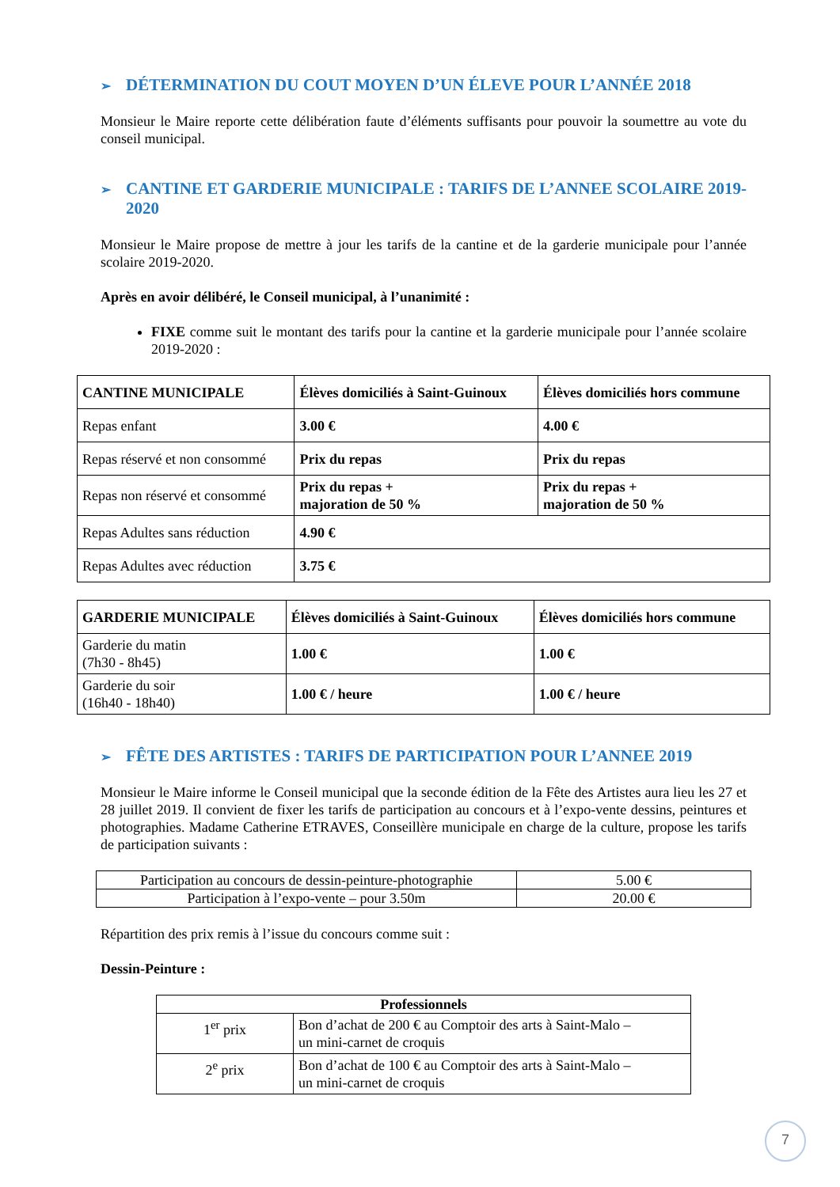➢ DÉTERMINATION DU COUT MOYEN D’UN ÉLEVE POUR L’ANNÉE 2018
Monsieur le Maire reporte cette délibération faute d’éléments suffisants pour pouvoir la soumettre au vote du conseil municipal.
➢ CANTINE ET GARDERIE MUNICIPALE : TARIFS DE L’ANNEE SCOLAIRE 2019-2020
Monsieur le Maire propose de mettre à jour les tarifs de la cantine et de la garderie municipale pour l’année scolaire 2019-2020.
Après en avoir délibéré, le Conseil municipal, à l’unanimité :
FIXE comme suit le montant des tarifs pour la cantine et la garderie municipale pour l’année scolaire 2019-2020 :
| CANTINE MUNICIPALE | Élèves domiciliés à Saint-Guinoux | Élèves domiciliés hors commune |
| --- | --- | --- |
| Repas enfant | 3.00 € | 4.00 € |
| Repas réservé et non consommé | Prix du repas | Prix du repas |
| Repas non réservé et consommé | Prix du repas + majoration de 50 % | Prix du repas + majoration de 50 % |
| Repas Adultes sans réduction | 4.90 € | |
| Repas Adultes avec réduction | 3.75 € | |
| GARDERIE MUNICIPALE | Élèves domiciliés à Saint-Guinoux | Élèves domiciliés hors commune |
| --- | --- | --- |
| Garderie du matin (7h30 - 8h45) | 1.00 € | 1.00 € |
| Garderie du soir (16h40 - 18h40) | 1.00 € / heure | 1.00 € / heure |
➢ FÊTE DES ARTISTES : TARIFS DE PARTICIPATION POUR L’ANNEE 2019
Monsieur le Maire informe le Conseil municipal que la seconde édition de la Fête des Artistes aura lieu les 27 et 28 juillet 2019. Il convient de fixer les tarifs de participation au concours et à l’expo-vente dessins, peintures et photographies. Madame Catherine ETRAVES, Conseillère municipale en charge de la culture, propose les tarifs de participation suivants :
| Participation au concours de dessin-peinture-photographie | 5.00 € |
| Participation à l’expo-vente – pour 3.50m | 20.00 € |
Répartition des prix remis à l’issue du concours comme suit :
Dessin-Peinture :
| Professionnels | |
| --- | --- |
| 1<sup>er</sup> prix | Bon d’achat de 200 € au Comptoir des arts à Saint-Malo – un mini-carnet de croquis |
| 2<sup>e</sup> prix | Bon d’achat de 100 € au Comptoir des arts à Saint-Malo – un mini-carnet de croquis |
7